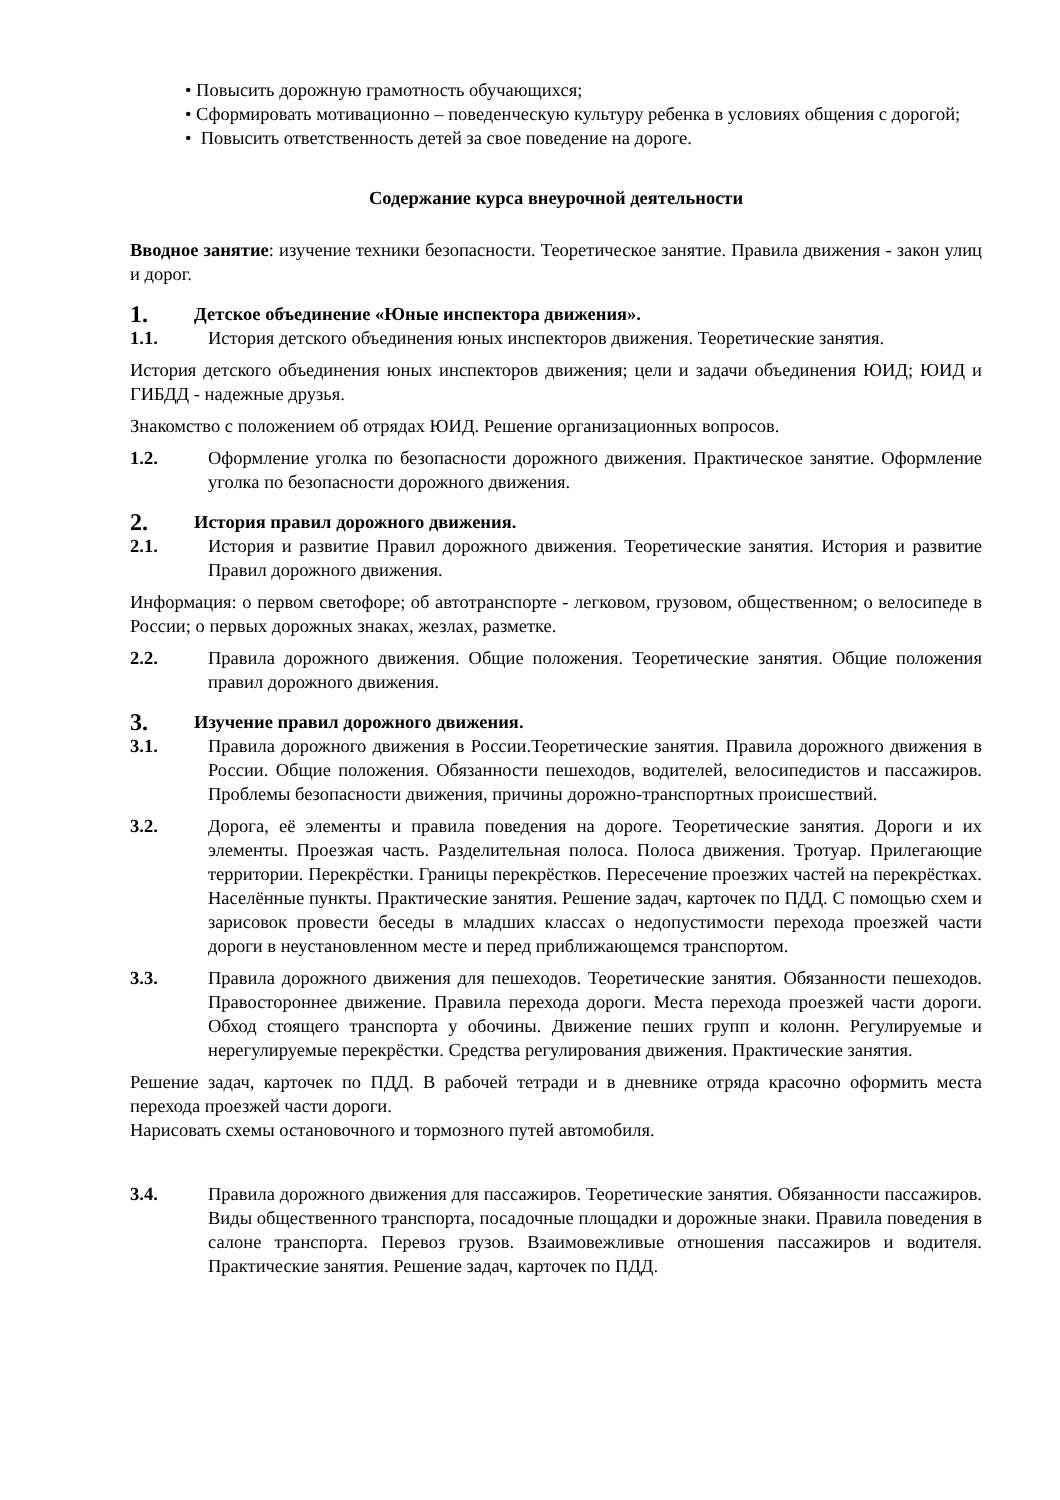• Повысить дорожную грамотность обучающихся;
• Сформировать мотивационно – поведенческую культуру ребенка в условиях общения с дорогой;
• Повысить ответственность детей за свое поведение на дороге.
Содержание курса внеурочной деятельности
Вводное занятие: изучение техники безопасности. Теоретическое занятие. Правила движения - закон улиц и дорог.
1. Детское объединение «Юные инспектора движения».
1.1. История детского объединения юных инспекторов движения. Теоретические занятия.
История детского объединения юных инспекторов движения; цели и задачи объединения ЮИД; ЮИД и ГИБДД - надежные друзья.
Знакомство с положением об отрядах ЮИД. Решение организационных вопросов.
1.2. Оформление уголка по безопасности дорожного движения. Практическое занятие. Оформление уголка по безопасности дорожного движения.
2. История правил дорожного движения.
2.1. История и развитие Правил дорожного движения. Теоретические занятия. История и развитие Правил дорожного движения.
Информация: о первом светофоре; об автотранспорте - легковом, грузовом, общественном; о велосипеде в России; о первых дорожных знаках, жезлах, разметке.
2.2. Правила дорожного движения. Общие положения. Теоретические занятия. Общие положения правил дорожного движения.
3. Изучение правил дорожного движения.
3.1. Правила дорожного движения в России.Теоретические занятия. Правила дорожного движения в России. Общие положения. Обязанности пешеходов, водителей, велосипедистов и пассажиров. Проблемы безопасности движения, причины дорожно-транспортных происшествий.
3.2. Дорога, её элементы и правила поведения на дороге. Теоретические занятия. Дороги и их элементы. Проезжая часть. Разделительная полоса. Полоса движения. Тротуар. Прилегающие территории. Перекрёстки. Границы перекрёстков. Пересечение проезжих частей на перекрёстках. Населённые пункты. Практические занятия. Решение задач, карточек по ПДД. С помощью схем и зарисовок провести беседы в младших классах о недопустимости перехода проезжей части дороги в неустановленном месте и перед приближающемся транспортом.
3.3. Правила дорожного движения для пешеходов. Теоретические занятия. Обязанности пешеходов. Правостороннее движение. Правила перехода дороги. Места перехода проезжей части дороги. Обход стоящего транспорта у обочины. Движение пеших групп и колонн. Регулируемые и нерегулируемые перекрёстки. Средства регулирования движения. Практические занятия.
Решение задач, карточек по ПДД. В рабочей тетради и в дневнике отряда красочно оформить места перехода проезжей части дороги.
Нарисовать схемы остановочного и тормозного путей автомобиля.
3.4. Правила дорожного движения для пассажиров. Теоретические занятия. Обязанности пассажиров. Виды общественного транспорта, посадочные площадки и дорожные знаки. Правила поведения в салоне транспорта. Перевоз грузов. Взаимовежливые отношения пассажиров и водителя. Практические занятия. Решение задач, карточек по ПДД.